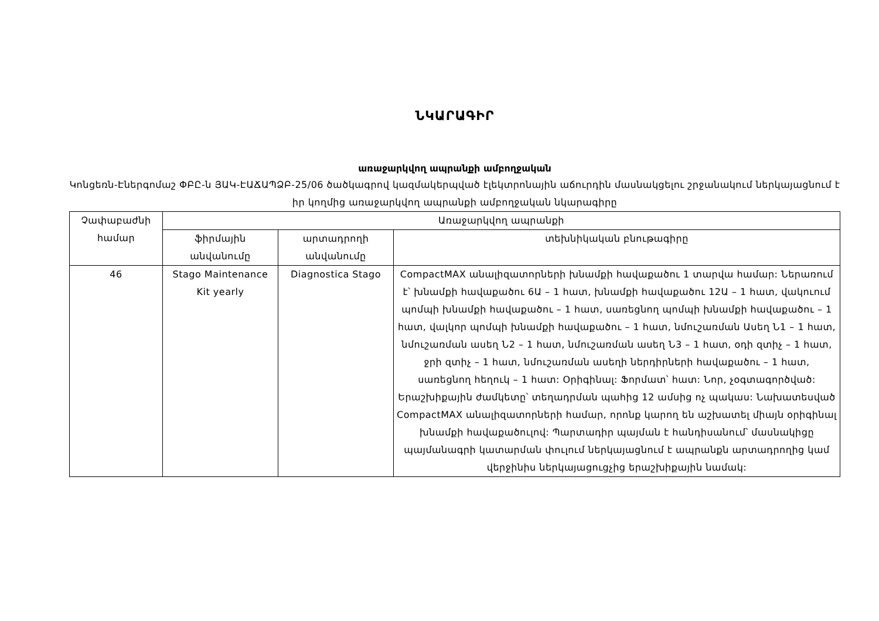ՆԿԱՐԱԳԻՐ
առաջարկվող ապրանքի ամբողջական
Կոնցեռն-Էներգոմաշ ՓԲԸ-ն ՅԱԿ-ԷԱՃԱՊՁԲ-25/06 ծածկագրով կազմակերպված էլեկտրոնային աճուրդին մասնակցելու շրջանակում ներկայացնում է իր կողմից առաջարկվող ապրանքի ամբողջական նկարագիրը
| Չափաբաժնի համար | Առաջարկվող ապրանքի | | |
| --- | --- | --- | --- |
| | ֆիրմային անվանումը | արտադրողի անվանումը | տեխնիկական բնութագիրը |
| 46 | Stago Maintenance Kit yearly | Diagnostica Stago | CompactMAX անալիզատորների խնամքի հավաքածու 1 տարվա համար: Ներառում է՝ խնամքի հավաքածու 6Ա – 1 հատ, խնամքի հավաքածու 12Ա – 1 հատ, վակուում պոմպի խնամքի հավաքածու – 1 հատ, սառեցնող պոմպի խնամքի հավաքածու – 1 հատ, վալկոր պոմպի խնամքի հավաքածու – 1 հատ, նմուշառման Ասեղ Ն1 – 1 հատ, նմուշառման ասեղ Ն2 – 1 հատ, նմուշառման ասեղ Ն3 – 1 հատ, օդի զտիչ – 1 հատ, ջրի զտիչ – 1 հատ, նմուշառման ասեղի ներդիրների հավաքածու – 1 հատ, սառեցնող հեղուկ – 1 հատ: Օրիգինալ: Ֆորմատ՝ հատ: Նոր, չօգտագործված: Երաշխիքային ժամկետը՝ տեղադրման պահից 12 ամսից ոչ պակաս: Նախատեսված CompactMAX անալիզատորների համար, որոնք կարող են աշխատել միայն օրիգինալ խնամքի հավաքածուլով: Պարտադիր պայման է հանդիսանում՝ մասնակիցը պայմանագրի կատարման փուլում ներկայացնում է ապրանքն արտադրողից կամ վերջինիս ներկայացուցչից երաշխիքային նամակ: |